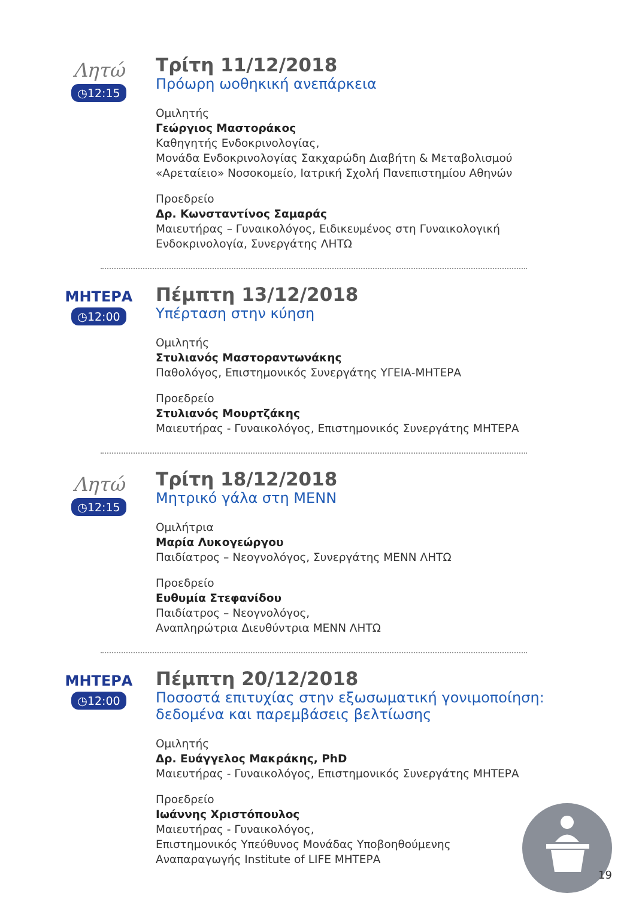Λητώ
◷12:15
Τρίτη 11/12/2018
Πρόωρη ωοθηκική ανεπάρκεια
Ομιλητής
Γεώργιος Μαστοράκος
Καθηγητής Ενδοκρινολογίας,
Μονάδα Ενδοκρινολογίας Σακχαρώδη Διαβήτη & Μεταβολισμού
«Αρεταίειο» Νοσοκομείο, Ιατρική Σχολή Πανεπιστημίου Αθηνών
Προεδρείο
Δρ. Κωνσταντίνος Σαμαράς
Μαιευτήρας – Γυναικολόγος, Ειδικευμένος στη Γυναικολογική
Ενδοκρινολογία, Συνεργάτης ΛΗΤΩ
ΜΗΤΕΡΑ
◷12:00
Πέμπτη 13/12/2018
Υπέρταση στην κύηση
Ομιλητής
Στυλιανός Μαστοραντωνάκης
Παθολόγος, Επιστημονικός Συνεργάτης ΥΓΕΙΑ-ΜΗΤΕΡΑ
Προεδρείο
Στυλιανός Μουρτζάκης
Μαιευτήρας - Γυναικολόγος, Επιστημονικός Συνεργάτης ΜΗΤΕΡΑ
Λητώ
◷12:15
Τρίτη 18/12/2018
Μητρικό γάλα στη ΜΕΝΝ
Ομιλήτρια
Μαρία Λυκογεώργου
Παιδίατρος – Νεογνολόγος, Συνεργάτης ΜΕΝΝ ΛΗΤΩ
Προεδρείο
Ευθυμία Στεφανίδου
Παιδίατρος – Νεογνολόγος,
Αναπληρώτρια Διευθύντρια ΜΕΝΝ ΛΗΤΩ
ΜΗΤΕΡΑ
◷12:00
Πέμπτη 20/12/2018
Ποσοστά επιτυχίας στην εξωσωματική γονιμοποίηση:
δεδομένα και παρεμβάσεις βελτίωσης
Ομιλητής
Δρ. Ευάγγελος Μακράκης, PhD
Μαιευτήρας - Γυναικολόγος, Επιστημονικός Συνεργάτης ΜΗΤΕΡΑ
Προεδρείο
Ιωάννης Χριστόπουλος
Μαιευτήρας - Γυναικολόγος,
Επιστημονικός Υπεύθυνος Μονάδας Υποβοηθούμενης
Αναπαραγωγής Institute of LIFE ΜΗΤΕΡΑ
19